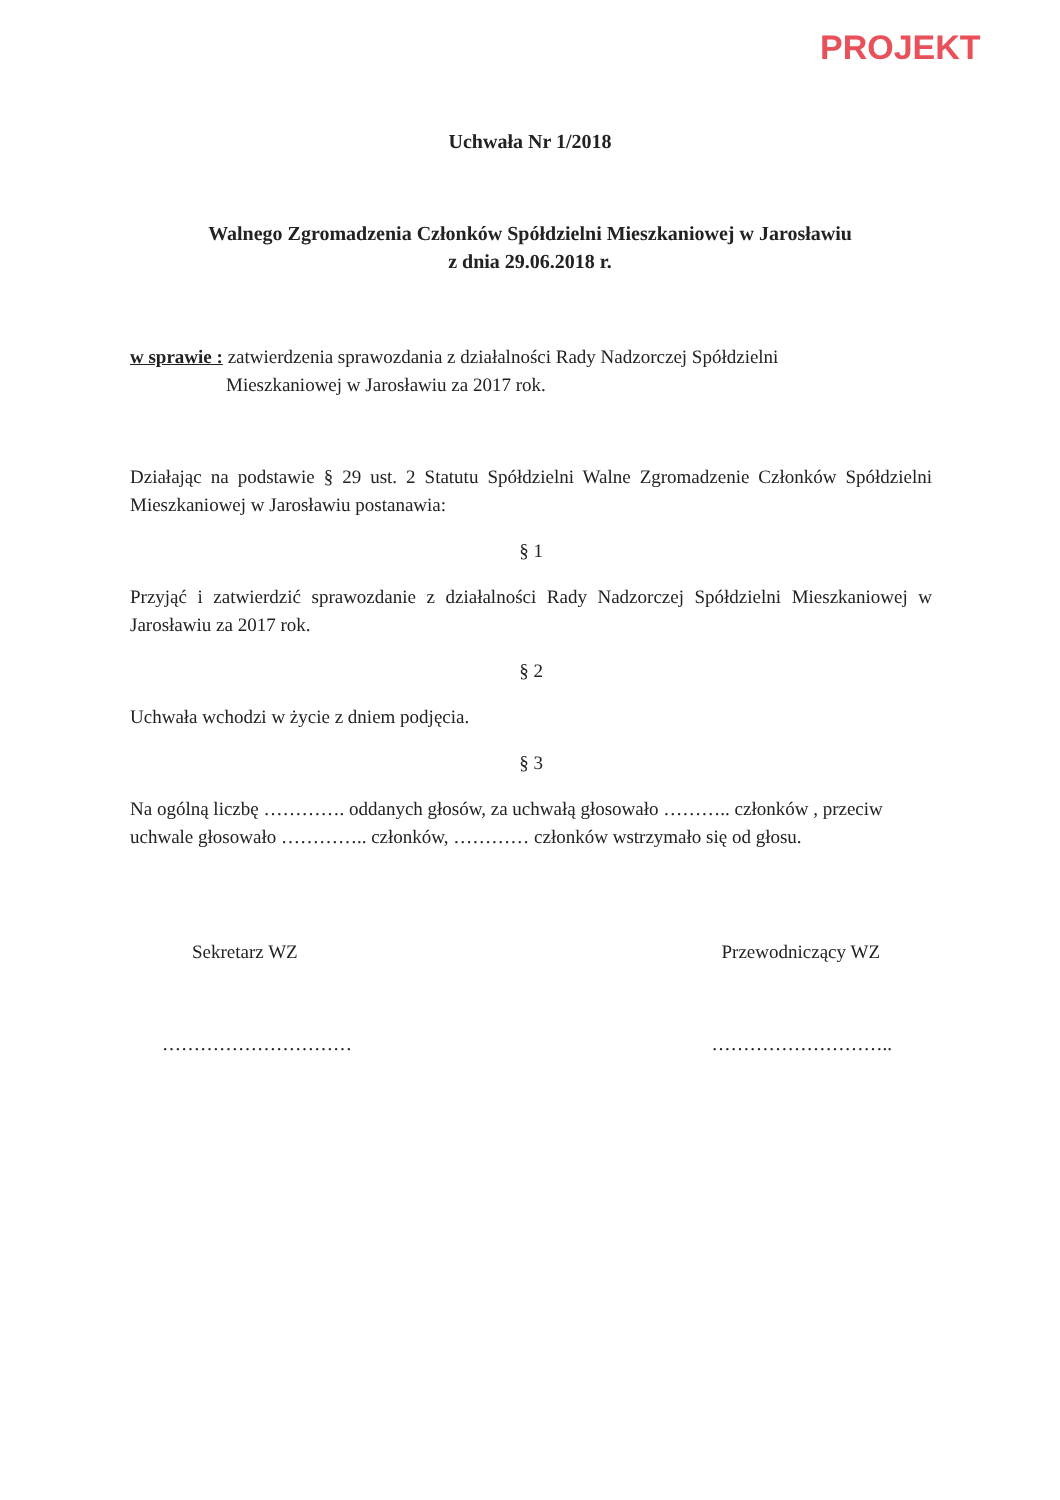PROJEKT
Uchwała Nr 1/2018
Walnego Zgromadzenia Członków Spółdzielni Mieszkaniowej w Jarosławiu
z dnia 29.06.2018 r.
w sprawie : zatwierdzenia sprawozdania z działalności Rady Nadzorczej Spółdzielni
Mieszkaniowej w Jarosławiu za 2017 rok.
Działając na podstawie § 29 ust. 2 Statutu Spółdzielni Walne Zgromadzenie Członków Spółdzielni Mieszkaniowej w Jarosławiu postanawia:
§ 1
Przyjąć i zatwierdzić sprawozdanie z działalności Rady Nadzorczej Spółdzielni Mieszkaniowej w Jarosławiu za 2017 rok.
§ 2
Uchwała wchodzi w życie z dniem podjęcia.
§ 3
Na ogólną liczbę …………. oddanych głosów, za uchwałą głosowało ……….. członków , przeciw uchwale głosowało ………….. członków, ………… członków wstrzymało się od głosu.
Sekretarz WZ Przewodniczący WZ
………………………… ………………………..